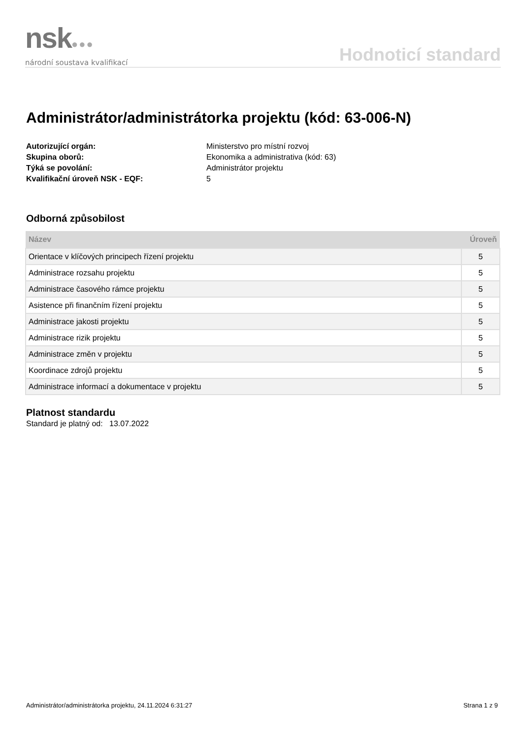nsk●●●
národní soustava kvalifikací
Hodnoticí standard
Administrátor/administrátorka projektu (kód: 63-006-N)
Autorizující orgán: Ministerstvo pro místní rozvoj Skupina oborů: Ekonomika a administrativa (kód: 63) Týká se povolání: Administrátor projektu Kvalifikační úroveň NSK - EQF: 5
Odborná způsobilost
| Název | Úroveň |
| --- | --- |
| Orientace v klíčových principech řízení projektu | 5 |
| Administrace rozsahu projektu | 5 |
| Administrace časového rámce projektu | 5 |
| Asistence při finančním řízení projektu | 5 |
| Administrace jakosti projektu | 5 |
| Administrace rizik projektu | 5 |
| Administrace změn v projektu | 5 |
| Koordinace zdrojů projektu | 5 |
| Administrace informací a dokumentace v projektu | 5 |
Platnost standardu
Standard je platný od: 13.07.2022
Administrátor/administrátorka projektu, 24.11.2024 6:31:27 Strana 1 z 9